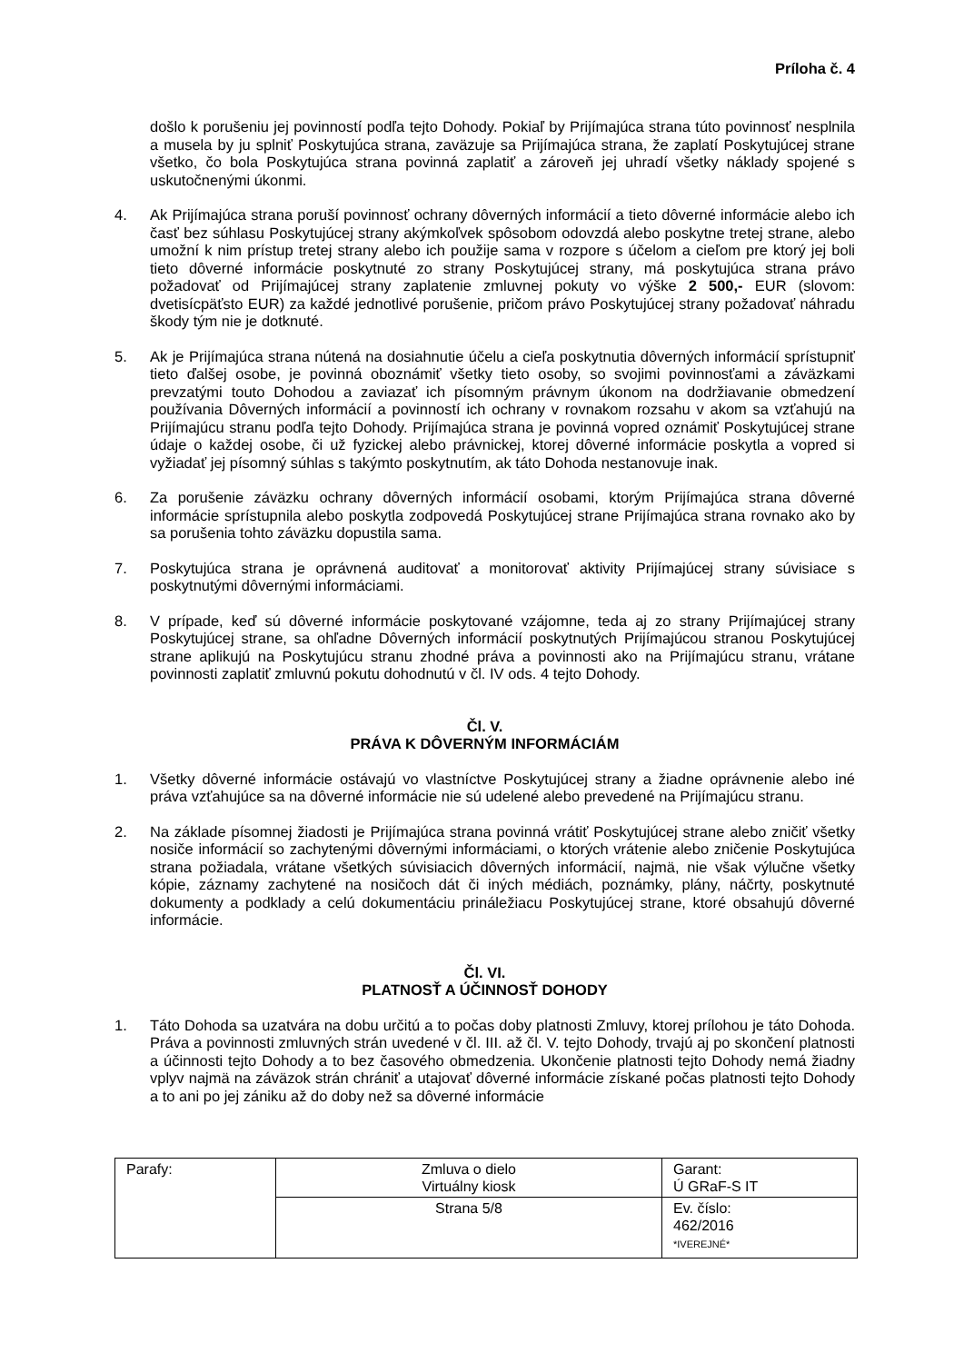Príloha č. 4
došlo k porušeniu jej povinností podľa tejto Dohody. Pokiaľ by Prijímajúca strana túto povinnosť nesplnila a musela by ju splniť Poskytujúca strana, zaväzuje sa Prijímajúca strana, že zaplatí Poskytujúcej strane všetko, čo bola Poskytujúca strana povinná zaplatiť a zároveň jej uhradí všetky náklady spojené s uskutočnenými úkonmi.
4. Ak Prijímajúca strana poruší povinnosť ochrany dôverných informácií a tieto dôverné informácie alebo ich časť bez súhlasu Poskytujúcej strany akýmkoľvek spôsobom odovzdá alebo poskytne tretej strane, alebo umožní k nim prístup tretej strany alebo ich použije sama v rozpore s účelom a cieľom pre ktorý jej boli tieto dôverné informácie poskytnuté zo strany Poskytujúcej strany, má poskytujúca strana právo požadovať od Prijímajúcej strany zaplatenie zmluvnej pokuty vo výške 2 500,- EUR (slovom: dvetisícpäťsto EUR) za každé jednotlivé porušenie, pričom právo Poskytujúcej strany požadovať náhradu škody tým nie je dotknuté.
5. Ak je Prijímajúca strana nútená na dosiahnutie účelu a cieľa poskytnutia dôverných informácií sprístupniť tieto ďalšej osobe, je povinná oboznámiť všetky tieto osoby, so svojimi povinnosťami a záväzkami prevzatými touto Dohodou a zaviazať ich písomným právnym úkonom na dodržiavanie obmedzení používania Dôverných informácií a povinností ich ochrany v rovnakom rozsahu v akom sa vzťahujú na Prijímajúcu stranu podľa tejto Dohody. Prijímajúca strana je povinná vopred oznámiť Poskytujúcej strane údaje o každej osobe, či už fyzickej alebo právnickej, ktorej dôverné informácie poskytla a vopred si vyžiadať jej písomný súhlas s takýmto poskytnutím, ak táto Dohoda nestanovuje inak.
6. Za porušenie záväzku ochrany dôverných informácií osobami, ktorým Prijímajúca strana dôverné informácie sprístupnila alebo poskytla zodpovedá Poskytujúcej strane Prijímajúca strana rovnako ako by sa porušenia tohto záväzku dopustila sama.
7. Poskytujúca strana je oprávnená auditovať a monitorovať aktivity Prijímajúcej strany súvisiace s poskytnutými dôvernými informáciami.
8. V prípade, keď sú dôverné informácie poskytované vzájomne, teda aj zo strany Prijímajúcej strany Poskytujúcej strane, sa ohľadne Dôverných informácií poskytnutých Prijímajúcou stranou Poskytujúcej strane aplikujú na Poskytujúcu stranu zhodné práva a povinnosti ako na Prijímajúcu stranu, vrátane povinnosti zaplatiť zmluvnú pokutu dohodnutú v čl. IV ods. 4 tejto Dohody.
Čl. V.
PRÁVA K DÔVERNÝM INFORMÁCIÁM
1. Všetky dôverné informácie ostávajú vo vlastníctve Poskytujúcej strany a žiadne oprávnenie alebo iné práva vzťahujúce sa na dôverné informácie nie sú udelené alebo prevedené na Prijímajúcu stranu.
2. Na základe písomnej žiadosti je Prijímajúca strana povinná vrátiť Poskytujúcej strane alebo zničiť všetky nosiče informácií so zachytenými dôvernými informáciami, o ktorých vrátenie alebo zničenie Poskytujúca strana požiadala, vrátane všetkých súvisiacich dôverných informácií, najmä, nie však výlučne všetky kópie, záznamy zachytené na nosičoch dát či iných médiách, poznámky, plány, náčrty, poskytnuté dokumenty a podklady a celú dokumentáciu prináležiacu Poskytujúcej strane, ktoré obsahujú dôverné informácie.
Čl. VI.
PLATNOSŤ A ÚČINNOSŤ DOHODY
1. Táto Dohoda sa uzatvára na dobu určitú a to počas doby platnosti Zmluvy, ktorej prílohou je táto Dohoda. Práva a povinnosti zmluvných strán uvedené v čl. III. až čl. V. tejto Dohody, trvajú aj po skončení platnosti a účinnosti tejto Dohody a to bez časového obmedzenia. Ukončenie platnosti tejto Dohody nemá žiadny vplyv najmä na záväzok strán chrániť a utajovať dôverné informácie získané počas platnosti tejto Dohody a to ani po jej zániku až do doby než sa dôverné informácie
| Parafy: | Zmluva o dielo Virtuálny kiosk | Garant: Ú GRaF-S IT |
| | Strana 5/8 | Ev. číslo: 462/2016 *IVEREJNÉ* |